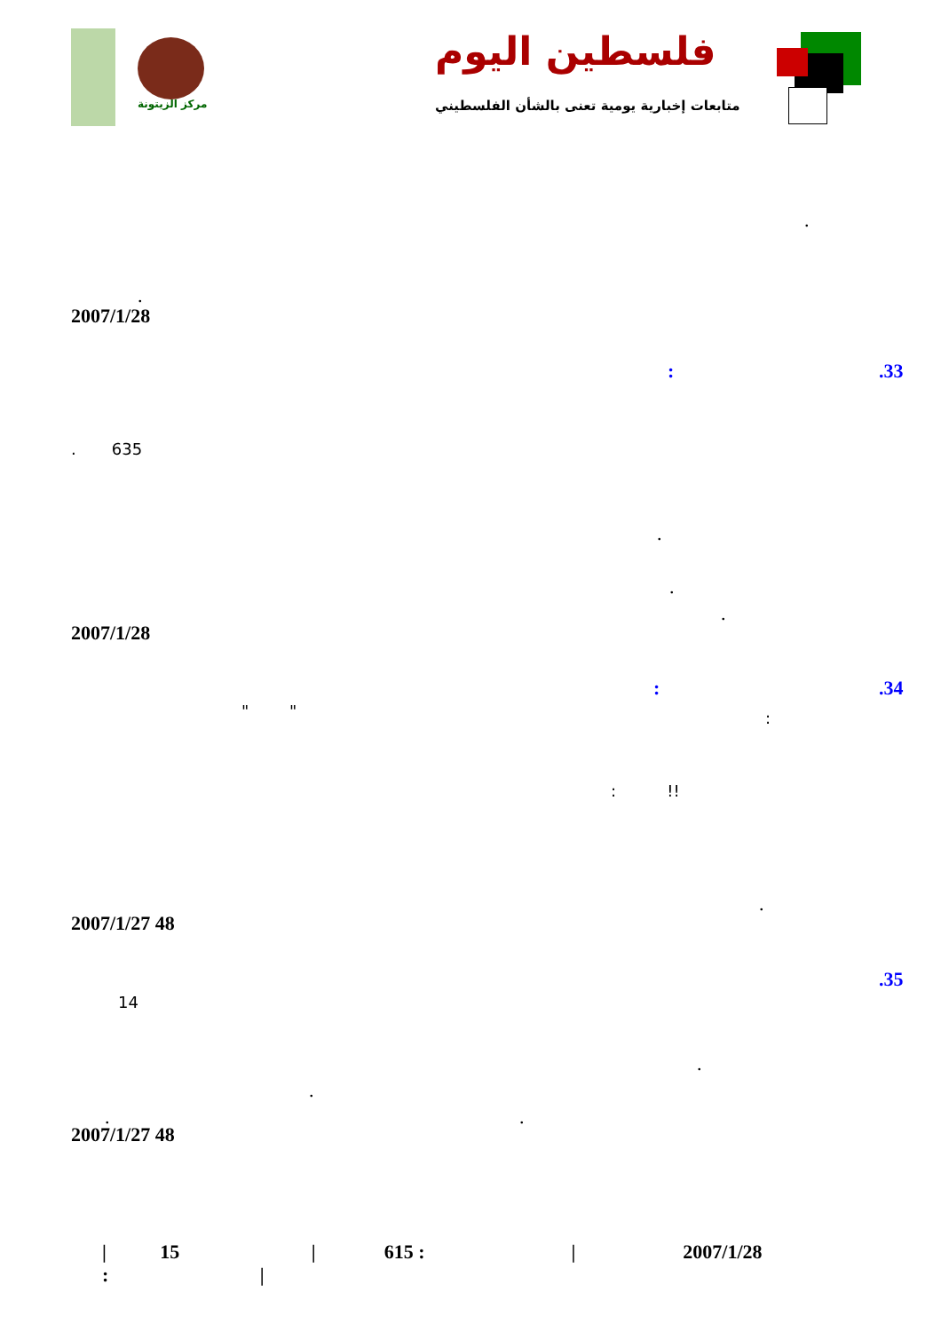فلسطين اليوم
متابعات إخبارية يومية تعنى بالشأن الفلسطيني
مركز الزيتونة
.
.
2007/1/28
.33
:
. 635
.
.
.
2007/1/28
.34
:
" " :
: !!
.
2007/1/27 48
.35
14
.
.
. .
2007/1/27 48
| 15 | 615 : | 2007/1/28 : |